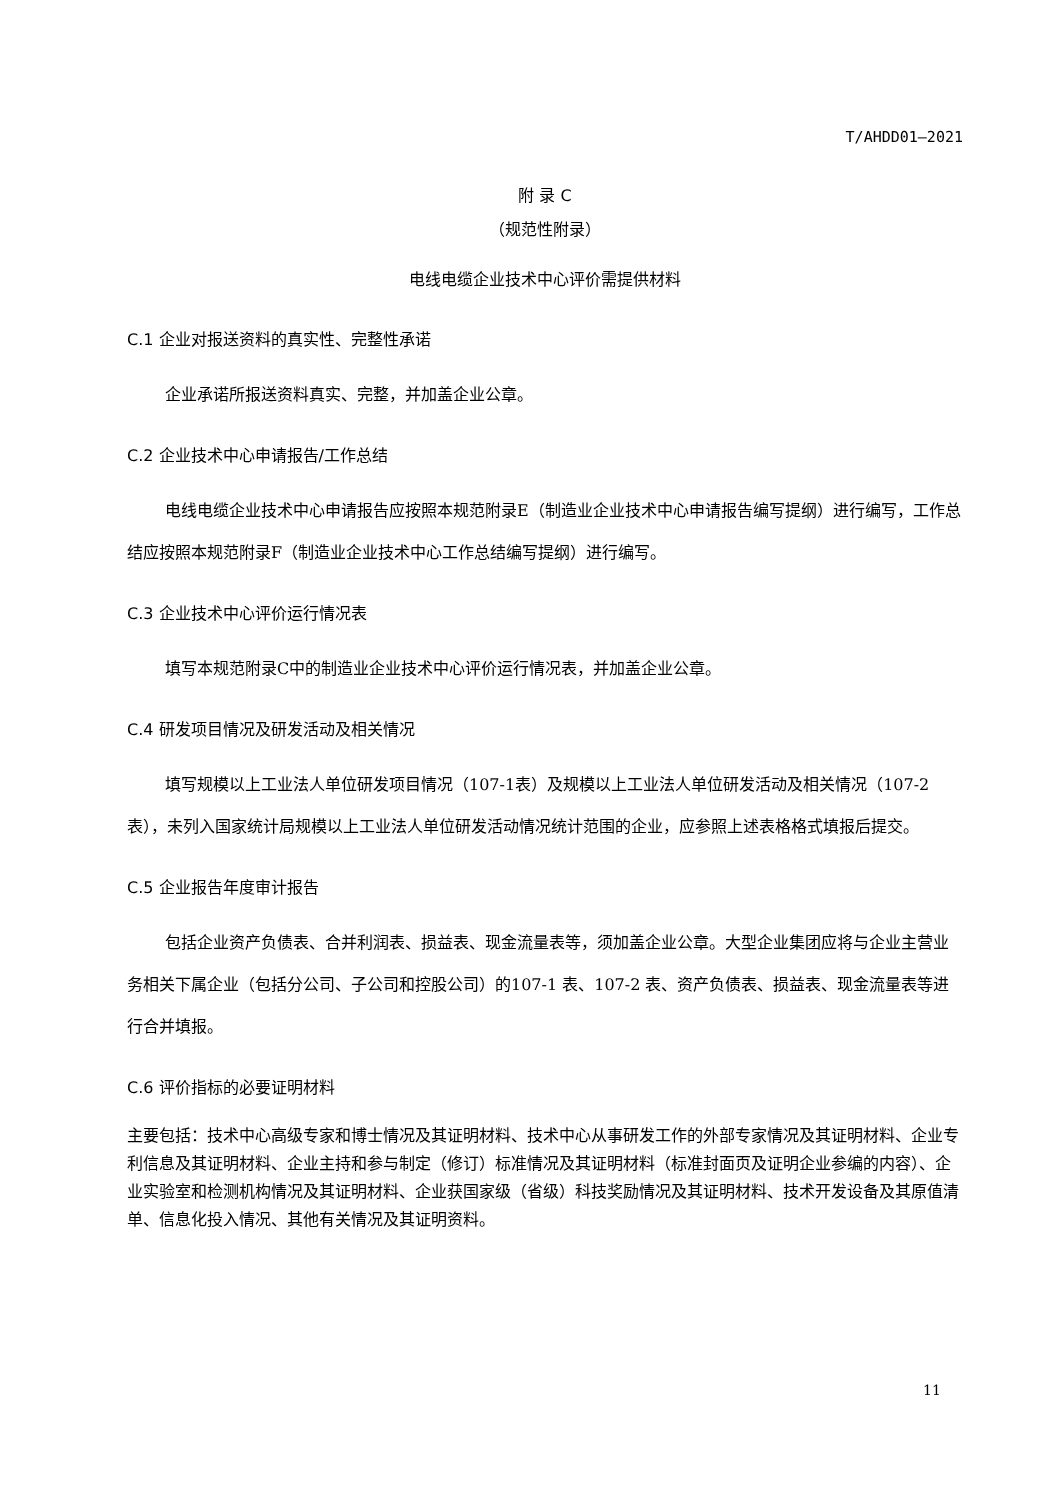T/AHDD01—2021
附 录 C
（规范性附录）
电线电缆企业技术中心评价需提供材料
C.1 企业对报送资料的真实性、完整性承诺
企业承诺所报送资料真实、完整，并加盖企业公章。
C.2 企业技术中心申请报告/工作总结
电线电缆企业技术中心申请报告应按照本规范附录E（制造业企业技术中心申请报告编写提纲）进行编写，工作总结应按照本规范附录F（制造业企业技术中心工作总结编写提纲）进行编写。
C.3 企业技术中心评价运行情况表
填写本规范附录C中的制造业企业技术中心评价运行情况表，并加盖企业公章。
C.4 研发项目情况及研发活动及相关情况
填写规模以上工业法人单位研发项目情况（107-1表）及规模以上工业法人单位研发活动及相关情况（107-2表），未列入国家统计局规模以上工业法人单位研发活动情况统计范围的企业，应参照上述表格格式填报后提交。
C.5 企业报告年度审计报告
包括企业资产负债表、合并利润表、损益表、现金流量表等，须加盖企业公章。大型企业集团应将与企业主营业务相关下属企业（包括分公司、子公司和控股公司）的107-1 表、107-2 表、资产负债表、损益表、现金流量表等进行合并填报。
C.6 评价指标的必要证明材料
主要包括：技术中心高级专家和博士情况及其证明材料、技术中心从事研发工作的外部专家情况及其证明材料、企业专利信息及其证明材料、企业主持和参与制定（修订）标准情况及其证明材料（标准封面页及证明企业参编的内容）、企业实验室和检测机构情况及其证明材料、企业获国家级（省级）科技奖励情况及其证明材料、技术开发设备及其原值清单、信息化投入情况、其他有关情况及其证明资料。
11